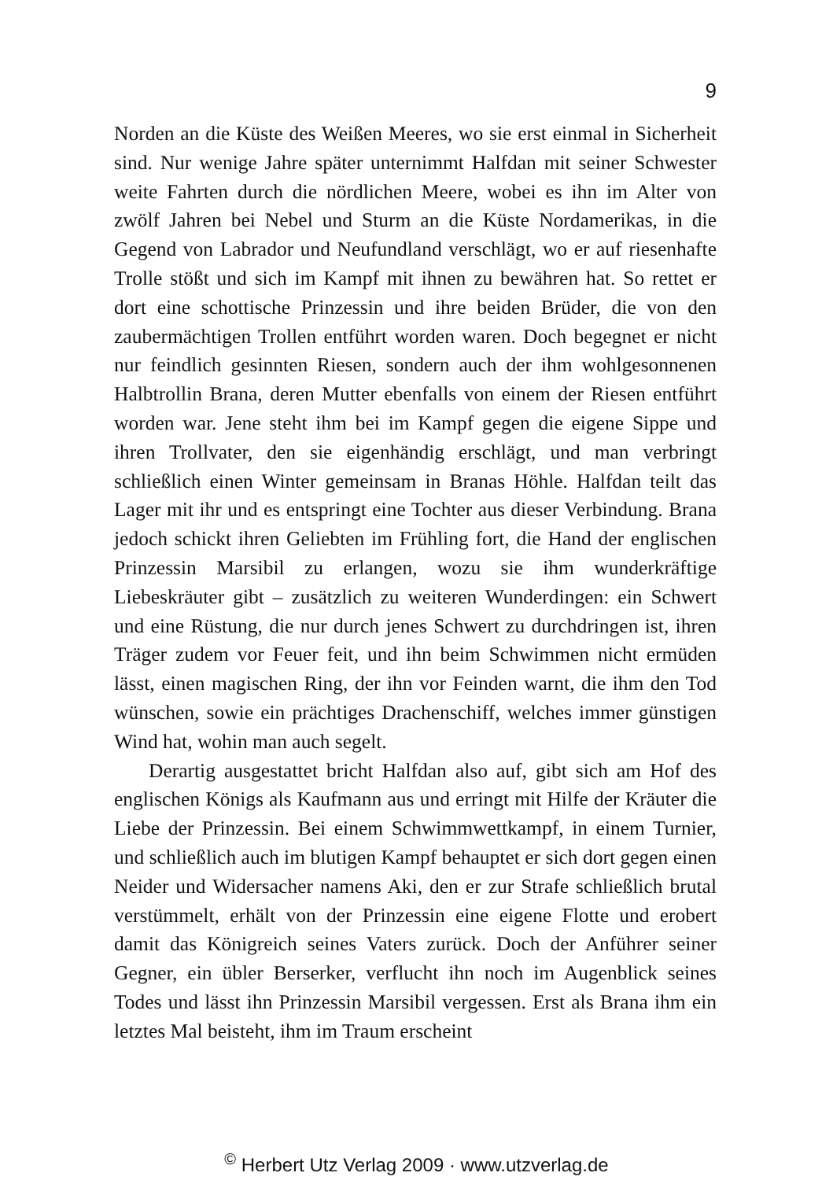9
Norden an die Küste des Weißen Meeres, wo sie erst einmal in Sicherheit sind. Nur wenige Jahre später unternimmt Halfdan mit seiner Schwester weite Fahrten durch die nördlichen Meere, wobei es ihn im Alter von zwölf Jahren bei Nebel und Sturm an die Küste Nordamerikas, in die Gegend von Labrador und Neufundland verschlägt, wo er auf riesenhafte Trolle stößt und sich im Kampf mit ihnen zu bewähren hat. So rettet er dort eine schottische Prinzessin und ihre beiden Brüder, die von den zaubermächtigen Trollen entführt worden waren. Doch begegnet er nicht nur feindlich gesinnten Riesen, sondern auch der ihm wohlgesonnenen Halbtrollin Brana, deren Mutter ebenfalls von einem der Riesen entführt worden war. Jene steht ihm bei im Kampf gegen die eigene Sippe und ihren Trollvater, den sie eigenhändig erschlägt, und man verbringt schließlich einen Winter gemeinsam in Branas Höhle. Halfdan teilt das Lager mit ihr und es entspringt eine Tochter aus dieser Verbindung. Brana jedoch schickt ihren Geliebten im Frühling fort, die Hand der englischen Prinzessin Marsibil zu erlangen, wozu sie ihm wunderkräftige Liebeskräuter gibt – zusätzlich zu weiteren Wunderdingen: ein Schwert und eine Rüstung, die nur durch jenes Schwert zu durchdringen ist, ihren Träger zudem vor Feuer feit, und ihn beim Schwimmen nicht ermüden lässt, einen magischen Ring, der ihn vor Feinden warnt, die ihm den Tod wünschen, sowie ein prächtiges Drachenschiff, welches immer günstigen Wind hat, wohin man auch segelt.
Derartig ausgestattet bricht Halfdan also auf, gibt sich am Hof des englischen Königs als Kaufmann aus und erringt mit Hilfe der Kräuter die Liebe der Prinzessin. Bei einem Schwimmwettkampf, in einem Turnier, und schließlich auch im blutigen Kampf behauptet er sich dort gegen einen Neider und Widersacher namens Aki, den er zur Strafe schließlich brutal verstümmelt, erhält von der Prinzessin eine eigene Flotte und erobert damit das Königreich seines Vaters zurück. Doch der Anführer seiner Gegner, ein übler Berserker, verflucht ihn noch im Augenblick seines Todes und lässt ihn Prinzessin Marsibil vergessen. Erst als Brana ihm ein letztes Mal beisteht, ihm im Traum erscheint
<sup>©</sup> Herbert Utz Verlag 2009 · www.utzverlag.de